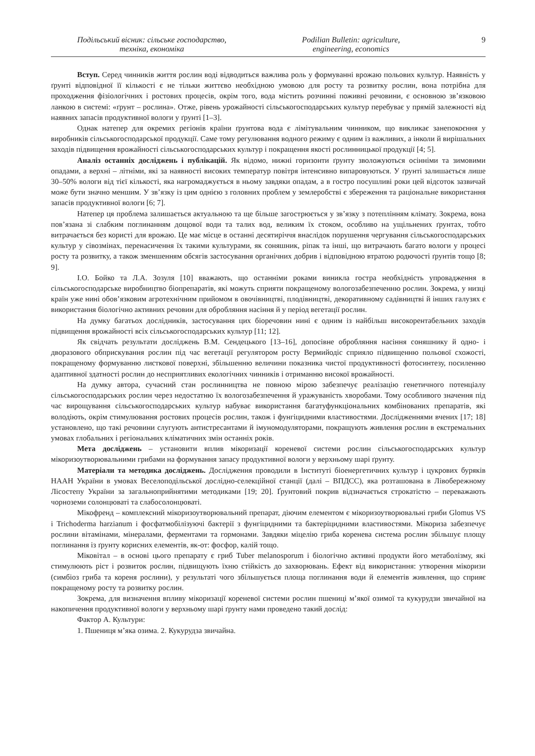Подільський вісник: сільське господарство, техніка, економіка
Podilian Bulletin: agriculture, engineering, economics
9
Вступ. Серед чинників життя рослин воді відводиться важлива роль у формуванні врожаю польових культур. Наявність у ґрунті відповідної її кількості є не тільки життєво необхідною умовою для росту та розвитку рослин, вона потрібна для проходження фізіологічних і ростових процесів, окрім того, вода містить розчинні поживні речовини, є основною зв’язковою ланкою в системі: «ґрунт – рослина». Отже, рівень урожайності сільськогосподарських культур перебуває у прямій залежності від наявних запасів продуктивної вологи у ґрунті [1–3].
Однак натепер для окремих регіонів країни ґрунтова вода є лімітувальним чинником, що викликає занепокоєння у виробників сільськогосподарської продукції. Саме тому регулювання водного режиму є одним із важливих, а інколи й вирішальних заходів підвищення врожайності сільськогосподарських культур і покращення якості рослинницької продукції [4; 5].
Аналіз останніх досліджень і публікацій. Як відомо, нижні горизонти ґрунту зволожуються осінніми та зимовими опадами, а верхні – літніми, які за наявності високих температур повітря інтенсивно випаровуються. У ґрунті залишається лише 30–50% вологи від тієї кількості, яка нагромаджується в ньому завдяки опадам, а в гостро посушливі роки цей відсоток зазвичай може бути значно меншим. У зв’язку із цим однією з головних проблем у землеробстві є збереження та раціональне використання запасів продуктивної вологи [6; 7].
Натепер ця проблема залишається актуальною та ще більше загострюється у зв’язку з потеплінням клімату. Зокрема, вона пов’язана зі слабким поглинанням дощової води та талих вод, великим їх стоком, особливо на ущільнених ґрунтах, тобто витрачається без користі для врожаю. Це має місце в останні десятиріччя внаслідок порушення чергування сільськогосподарських культур у сівозмінах, перенасичення їх такими культурами, як соняшник, ріпак та інші, що витрачають багато вологи у процесі росту та розвитку, а також зменшенням обсягів застосування органічних добрив і відповідною втратою родючості ґрунтів тощо [8; 9].
І.О. Бойко та Л.А. Зозуля [10] вважають, що останніми роками виникла гостра необхідність упровадження в сільськогосподарське виробництво біопрепаратів, які можуть сприяти покращеному вологозабезпеченню рослин. Зокрема, у низці країн уже нині обов’язковим агротехнічним прийомом в овочівництві, плодівництві, декоративному садівництві й інших галузях є використання біологічно активних речовин для обробляння насіння й у період вегетації рослин.
На думку багатьох дослідників, застосування цих біоречовин нині є одним із найбільш високорентабельних заходів підвищення врожайності всіх сільськогосподарських культур [11; 12].
Як свідчать результати досліджень В.М. Сендецького [13–16], допосівне обробляння насіння соняшнику й одно- і дворазового обприскування рослин під час вегетації регулятором росту Вермийодіс сприяло підвищенню польової схожості, покращеному формуванню листкової поверхні, збільшенню величини показника чистої продуктивності фотосинтезу, посиленню адаптивної здатності рослин до несприятливих екологічних чинників і отриманню високої врожайності.
На думку автора, сучасний стан рослинництва не повною мірою забезпечує реалізацію генетичного потенціалу сільськогосподарських рослин через недостатню їх вологозабезпечення й уражуваність хворобами. Тому особливого значення під час вирощування сільськогосподарських культур набуває використання багатуфункціональних комбінованих препаратів, які володіють, окрім стимулювання ростових процесів рослин, також і фунгіцидними властивостями. Дослідженнями вчених [17; 18] установлено, що такі речовини слугують антистресантами й імуномодуляторами, покращують живлення рослин в екстремальних умовах глобальних і регіональних кліматичних змін останніх років.
Мета досліджень – установити вплив мікоризації кореневої системи рослин сільськогосподарських культур мікоризоутворювальними грибами на формування запасу продуктивної вологи у верхньому шарі ґрунту.
Матеріали та методика досліджень. Дослідження проводили в Інституті біоенергетичних культур і цукрових буряків НААН України в умовах Веселоподільської дослідно-селекційної станції (далі – ВПДСС), яка розташована в Лівобережному Лісостепу України за загальноприйнятими методиками [19; 20]. Ґрунтовий покрив відзначається строкатістю – переважають чорноземи солонцюваті та слабосолонцюваті.
Мікофренд – комплексний мікоризоутворювальний препарат, діючим елементом є мікоризоутворювальні гриби Glomus VS і Trichoderma harzianum і фосфатмобілізуючі бактерії з фунгіцидними та бактеріцидними властивостями. Мікориза забезпечує рослини вітамінами, мінералами, ферментами та гормонами. Завдяки міцелію гриба коренева система рослин збільшує площу поглинання із ґрунту корисних елементів, як-от: фосфор, калій тощо.
Міковітал – в основі цього препарату є гриб Tuber melanosporum і біологічно активні продукти його метаболізму, які стимулюють ріст і розвиток рослин, підвищують їхню стійкість до захворювань. Ефект від використання: утворення мікоризи (симбіоз гриба та кореня рослини), у результаті чого збільшується площа поглинання води й елементів живлення, що сприяє покращеному росту та розвитку рослин.
Зокрема, для визначення впливу мікоризації кореневої системи рослин пшениці м’якої озимої та кукурудзи звичайної на накопичення продуктивної вологи у верхньому шарі ґрунту нами проведено такий дослід:
Фактор А. Культури:
1. Пшениця м’яка озима. 2. Кукурудза звичайна.